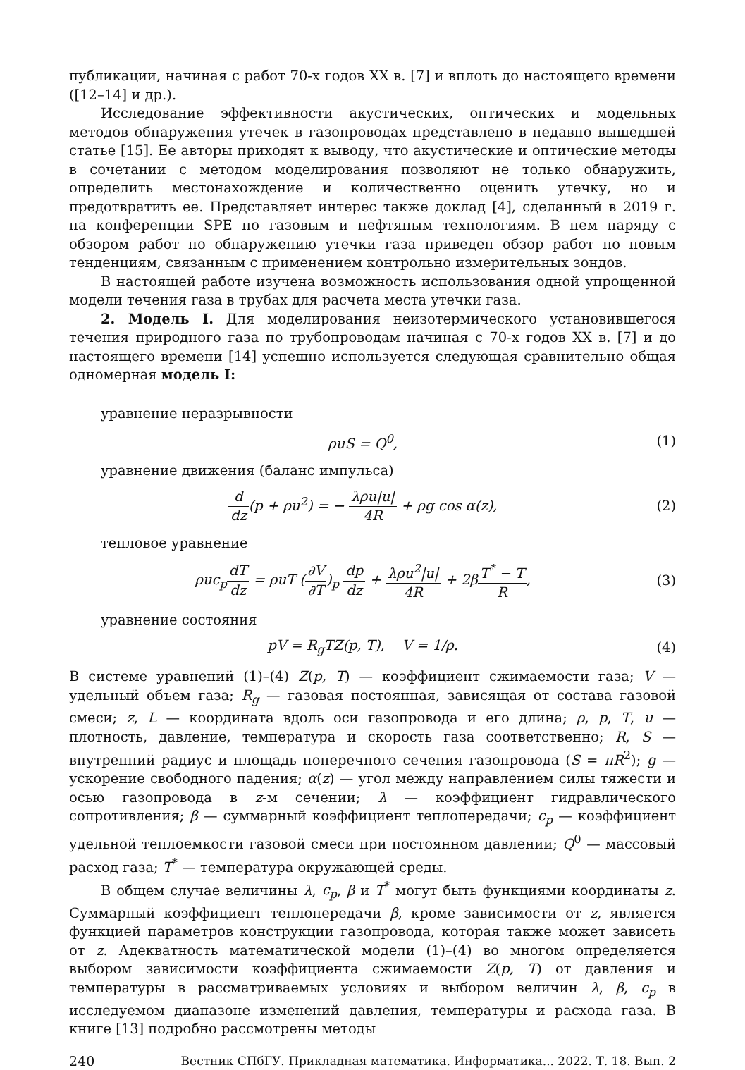публикации, начиная с работ 70-х годов XX в. [7] и вплоть до настоящего времени ([12–14] и др.).
Исследование эффективности акустических, оптических и модельных методов обнаружения утечек в газопроводах представлено в недавно вышедшей статье [15]. Ее авторы приходят к выводу, что акустические и оптические методы в сочетании с методом моделирования позволяют не только обнаружить, определить местонахождение и количественно оценить утечку, но и предотвратить ее. Представляет интерес также доклад [4], сделанный в 2019 г. на конференции SPE по газовым и нефтяным технологиям. В нем наряду с обзором работ по обнаружению утечки газа приведен обзор работ по новым тенденциям, связанным с применением контрольно измерительных зондов.
В настоящей работе изучена возможность использования одной упрощенной модели течения газа в трубах для расчета места утечки газа.
2. Модель I. Для моделирования неизотермического установившегося течения природного газа по трубопроводам начиная с 70-х годов XX в. [7] и до настоящего времени [14] успешно используется следующая сравнительно общая одномерная модель I:
уравнение неразрывности
ρuS = Q<sup>0</sup>, (1)
уравнение движения (баланс импульса)
d dz(p + ρu<sup>2</sup>) = − λρu|u| 4R + ρg cos α(z), (2)
тепловое уравнение
ρuc<sub>p</sub>dT dz = ρuT (∂V ∂T)<sub>p</sub> dp dz + λρu<sup>2</sup>|u| 4R + 2βT<sup>*</sup> − T R, (3)
уравнение состояния
pV = R<sub>g</sub>TZ(p, T), V = 1/ρ. (4)
В системе уравнений (1)–(4) Z(p, T) — коэффициент сжимаемости газа; V — удельный объем газа; R<sub>g</sub> — газовая постоянная, зависящая от состава газовой смеси; z, L — координата вдоль оси газопровода и его длина; ρ, p, T, u — плотность, давление, температура и скорость газа соответственно; R, S — внутренний радиус и площадь поперечного сечения газопровода (S = πR<sup>2</sup>); g — ускорение свободного падения; α(z) — угол между направлением силы тяжести и осью газопровода в z-м сечении; λ — коэффициент гидравлического сопротивления; β — суммарный коэффициент теплопередачи; c<sub>p</sub> — коэффициент удельной теплоемкости газовой смеси при постоянном давлении; Q<sup>0</sup> — массовый расход газа; T<sup>*</sup> — температура окружающей среды.
В общем случае величины λ, c<sub>p</sub>, β и T<sup>*</sup> могут быть функциями координаты z. Суммарный коэффициент теплопередачи β, кроме зависимости от z, является функцией параметров конструкции газопровода, которая также может зависеть от z. Адекватность математической модели (1)–(4) во многом определяется выбором зависимости коэффициента сжимаемости Z(p, T) от давления и температуры в рассматриваемых условиях и выбором величин λ, β, c<sub>p</sub> в исследуемом диапазоне изменений давления, температуры и расхода газа. В книге [13] подробно рассмотрены методы
240 Вестник СПбГУ. Прикладная математика. Информатика... 2022. Т. 18. Вып. 2